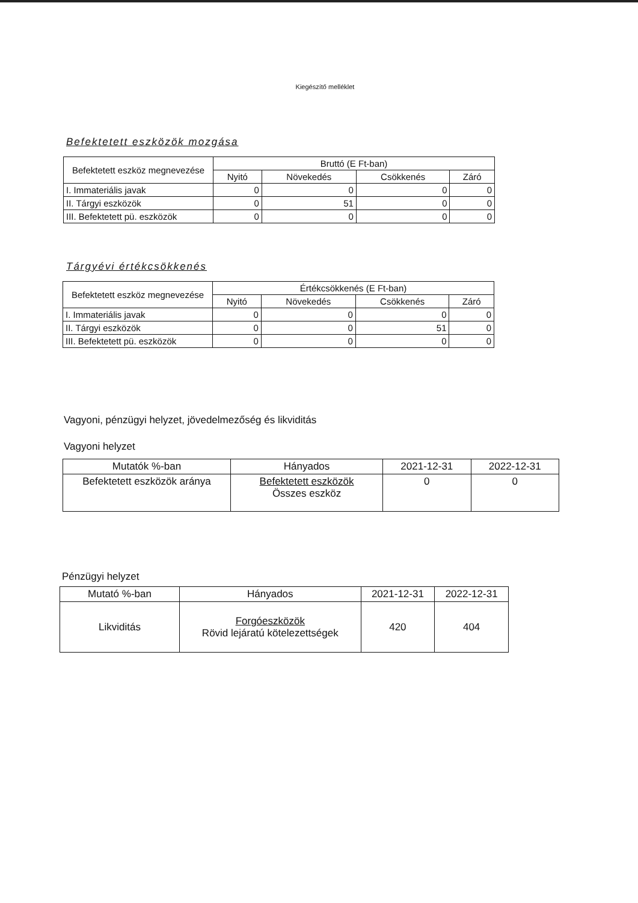Kiegészítő melléklet
Befektetett eszközök mozgása
| Befektetett eszköz megnevezése | Bruttó (E Ft-ban) | | | |
| --- | --- | --- | --- | --- |
| | Nyitó | Növekedés | Csökkenés | Záró |
| I. Immateriális javak | 0 | 0 | 0 | 0 |
| II. Tárgyi eszközök | 0 | 51 | 0 | 0 |
| III. Befektetett pü. eszközök | 0 | 0 | 0 | 0 |
Tárgyévi értékcsökkenés
| Befektetett eszköz megnevezése | Értékcsökkenés (E Ft-ban) | | | |
| --- | --- | --- | --- | --- |
| | Nyitó | Növekedés | Csökkenés | Záró |
| I. Immateriális javak | 0 | 0 | 0 | 0 |
| II. Tárgyi eszközök | 0 | 0 | 51 | 0 |
| III. Befektetett pü. eszközök | 0 | 0 | 0 | 0 |
Vagyoni, pénzügyi helyzet, jövedelmezőség és likviditás
Vagyoni helyzet
| Mutatók %-ban | Hányados | 2021-12-31 | 2022-12-31 |
| --- | --- | --- | --- |
| Befektetett eszközök aránya | Befektetett eszközök Összes eszköz | 0 | 0 |
Pénzügyi helyzet
| Mutató %-ban | Hányados | 2021-12-31 | 2022-12-31 |
| --- | --- | --- | --- |
| Likviditás | Forgóeszközök Rövid lejáratú kötelezettségek | 420 | 404 |